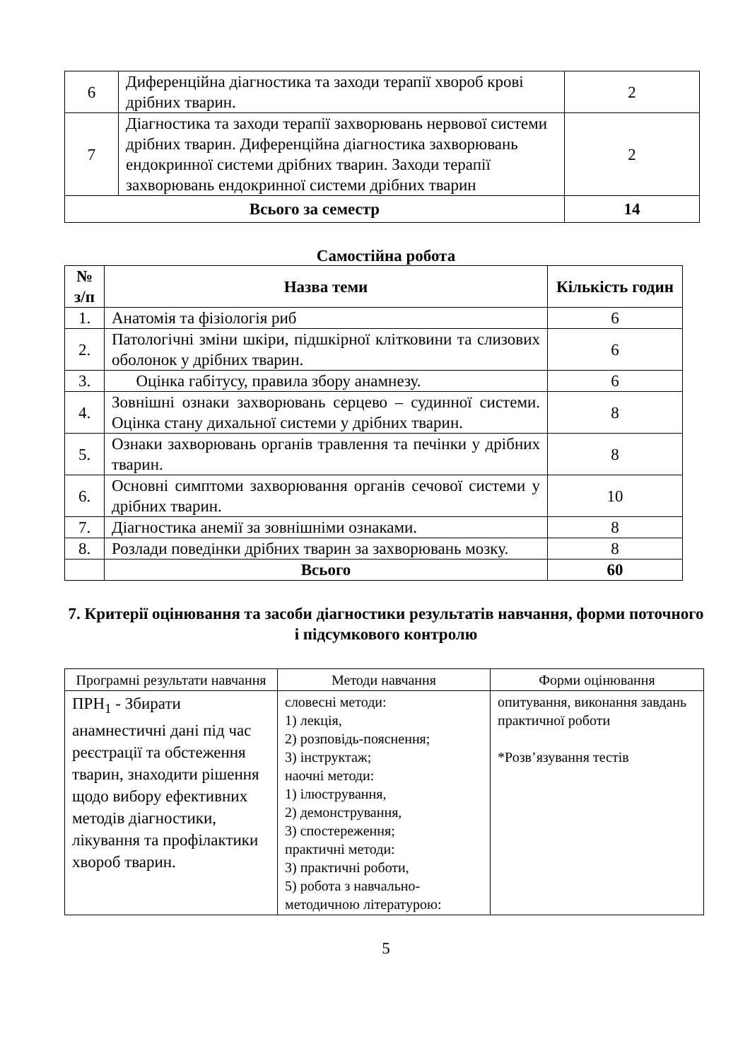| 6 | Диференційна діагностика та заходи терапії хвороб крові дрібних тварин. | 2 |
| 7 | Діагностика та заходи терапії захворювань нервової системи дрібних тварин. Диференційна діагностика захворювань ендокринної системи дрібних тварин. Заходи терапії захворювань ендокринної системи дрібних тварин | 2 |
| Всього за семестр | | 14 |
Самостійна робота
| № з/п | Назва теми | Кількість годин |
| --- | --- | --- |
| 1. | Анатомія та фізіологія риб | 6 |
| 2. | Патологічні зміни шкіри, підшкірної клітковини та слизових оболонок у дрібних тварин. | 6 |
| 3. | Оцінка габітусу, правила збору анамнезу. | 6 |
| 4. | Зовнішні ознаки захворювань серцево – судинної системи. Оцінка стану дихальної системи у дрібних тварин. | 8 |
| 5. | Ознаки захворювань органів травлення та печінки у дрібних тварин. | 8 |
| 6. | Основні симптоми захворювання органів сечової системи у дрібних тварин. | 10 |
| 7. | Діагностика анемії за зовнішніми ознаками. | 8 |
| 8. | Розлади поведінки дрібних тварин за захворювань мозку. | 8 |
| | Всього | 60 |
7. Критерії оцінювання та засоби діагностики результатів навчання, форми поточного і підсумкового контролю
| Програмні результати навчання | Методи навчання | Форми оцінювання |
| ПРН<sub>1</sub> - Збирати анамнестичні дані під час реєстрації та обстеження тварин, знаходити рішення щодо вибору ефективних методів діагностики, лікування та профілактики хвороб тварин. | словесні методи: 1) лекція, 2) розповідь-пояснення; 3) інструктаж; наочні методи: 1) ілюстрування, 2) демонстрування, 3) спостереження; практичні методи: 3) практичні роботи, 5) робота з навчально-методичною літературою: | опитування, виконання завдань практичної роботи *Розв’язування тестів |
5